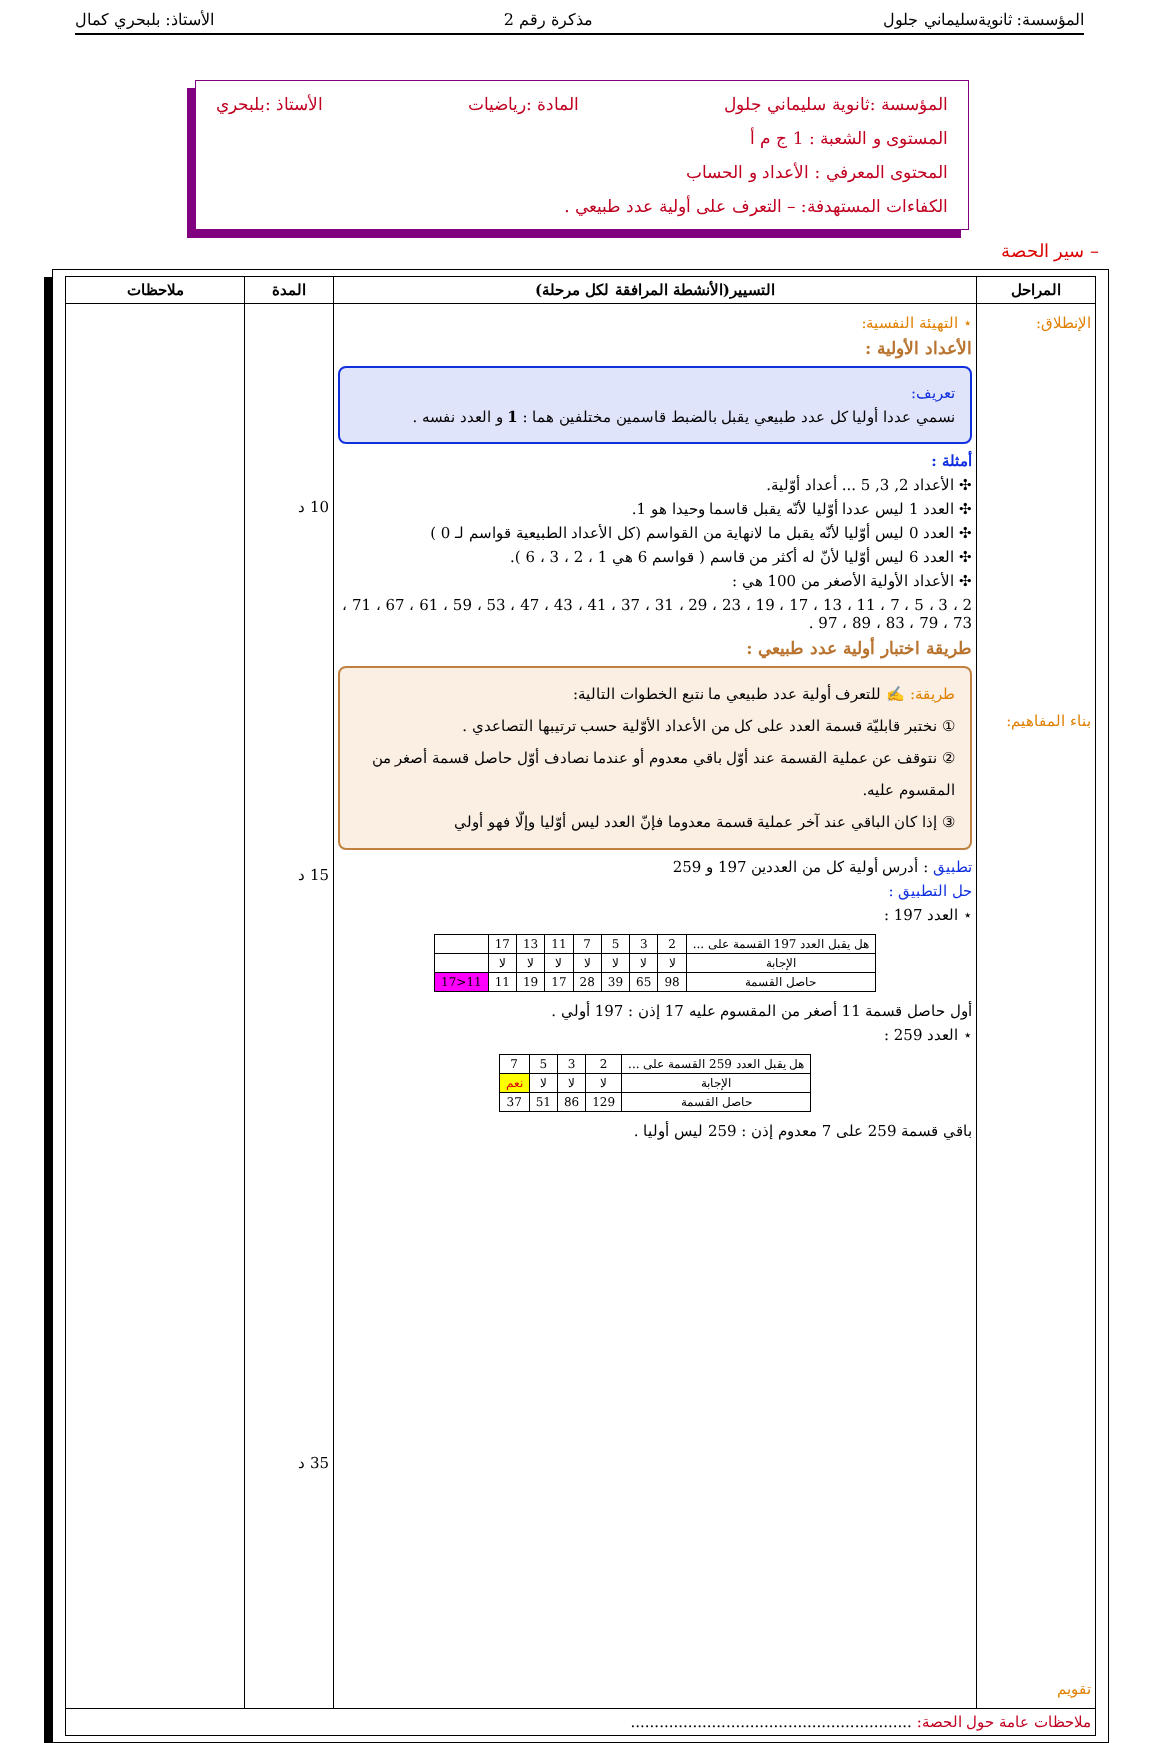المؤسسة: ثانويةسليماني جلول مذكرة رقم 2 الأستاذ: بلبحري كمال
المؤسسة :ثانوية سليماني جلول المادة :رياضيات الأستاذ :بلبحري
المستوى و الشعبة : 1 ج م أ
المحتوى المعرفي : الأعداد و الحساب
الكفاءات المستهدفة: – التعرف على أولية عدد طبيعي .
– سير الحصة
| المراحل | التسيير(الأنشطة المرافقة لكل مرحلة) | المدة | ملاحظات |
| --- | --- | --- | --- |
| الإنطلاق: بناء المفاهيم: تقويم | ⋆ التهيئة النفسية: الأعداد الأولية : تعريف: نسمي عددا أوليا كل عدد طبيعي يقبل بالضبط قاسمين مختلفين هما : 1 و العدد نفسه . أمثلة : ✣ الأعداد 2, 3, 5 ... أعداد أوّلية. ✣ العدد 1 ليس عددا أوّليا لأنّه يقبل قاسما وحيدا هو 1. ✣ العدد 0 ليس أوّليا لأنّه يقبل ما لانهاية من القواسم (كل الأعداد الطبيعية قواسم لـ 0 ) ✣ العدد 6 ليس أوّليا لأنّ له أكثر من قاسم ( قواسم 6 هي 1 ، 2 ، 3 ، 6 ). ✣ الأعداد الأولية الأصغر من 100 هي : 2 ، 3 ، 5 ، 7 ، 11 ، 13 ، 17 ، 19 ، 23 ، 29 ، 31 ، 37 ، 41 ، 43 ، 47 ، 53 ، 59 ، 61 ، 67 ، 71 ، 73 ، 79 ، 83 ، 89 ، 97 . طريقة اختبار أولية عدد طبيعي : طريقة: ✍ للتعرف أولية عدد طبيعي ما نتبع الخطوات التالية: ① نختبر قابليّة قسمة العدد على كل من الأعداد الأوّلية حسب ترتيبها التصاعدي . ② نتوقف عن عملية القسمة عند أوّل باقي معدوم أو عندما نصادف أوّل حاصل قسمة أصغر من المقسوم عليه. ③ إذا كان الباقي عند آخر عملية قسمة معدوما فإنّ العدد ليس أوّليا وإلّا فهو أولي تطبيق : أدرس أولية كل من العددين 197 و 259 حل التطبيق : ⋆ العدد 197 : / هل يقبل العدد 197 القسمة على ... / 2 / 3 / 5 / 7 / 11 / 13 / 17 / / / الإجابة / لا / لا / لا / لا / لا / لا / لا / / / حاصل القسمة / 98 / 65 / 39 / 28 / 17 / 19 / 11 / 11<17 / أول حاصل قسمة 11 أصغر من المقسوم عليه 17 إذن : 197 أولي . ⋆ العدد 259 : / هل يقبل العدد 259 القسمة على ... / 2 / 3 / 5 / 7 / / الإجابة / لا / لا / لا / نعم / / حاصل القسمة / 129 / 86 / 51 / 37 / باقي قسمة 259 على 7 معدوم إذن : 259 ليس أوليا . | 10 د 15 د 35 د | |
| ملاحظات عامة حول الحصة: ........................................................... | | | |